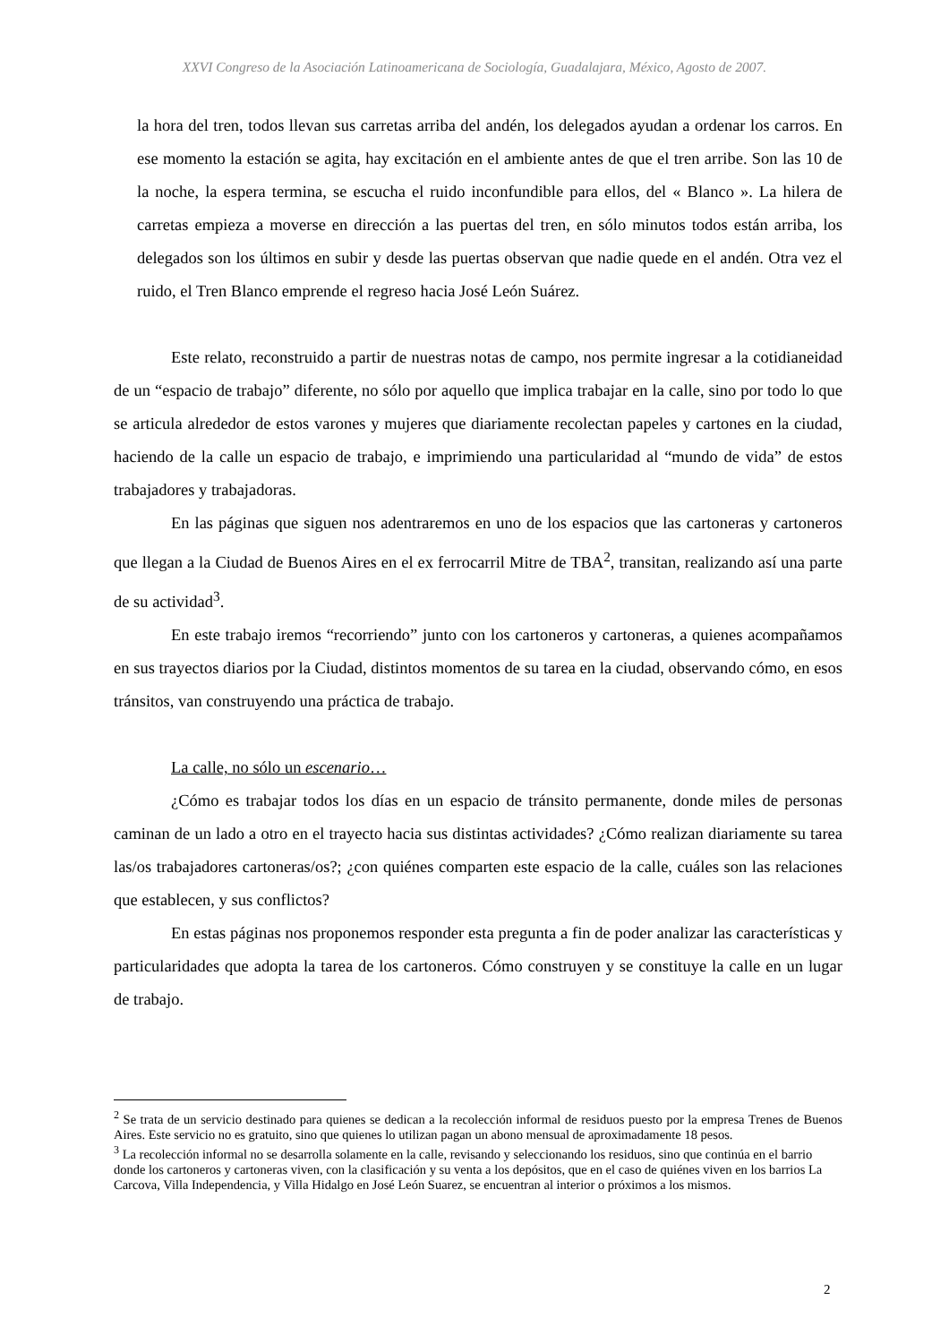XXVI Congreso de la Asociación Latinoamericana de Sociología, Guadalajara, México, Agosto de 2007.
la hora del tren, todos llevan sus carretas arriba del andén, los delegados ayudan a ordenar los carros. En ese momento la estación se agita, hay excitación en el ambiente antes de que el tren arribe. Son las 10 de la noche, la espera termina, se escucha el ruido inconfundible para ellos, del « Blanco ». La hilera de carretas empieza a moverse en dirección a las puertas del tren, en sólo minutos todos están arriba, los delegados son los últimos en subir y desde las puertas observan que nadie quede en el andén. Otra vez el ruido, el Tren Blanco emprende el regreso hacia José León Suárez.
Este relato, reconstruido a partir de nuestras notas de campo, nos permite ingresar a la cotidianeidad de un “espacio de trabajo” diferente, no sólo por aquello que implica trabajar en la calle, sino por todo lo que se articula alrededor de estos varones y mujeres que diariamente recolectan papeles y cartones en la ciudad, haciendo de la calle un espacio de trabajo, e imprimiendo una particularidad al “mundo de vida” de estos trabajadores y trabajadoras.
En las páginas que siguen nos adentraremos en uno de los espacios que las cartoneras y cartoneros que llegan a la Ciudad de Buenos Aires en el ex ferrocarril Mitre de TBA<sup>2</sup>, transitan, realizando así una parte de su actividad<sup>3</sup>.
En este trabajo iremos “recorriendo” junto con los cartoneros y cartoneras, a quienes acompañamos en sus trayectos diarios por la Ciudad, distintos momentos de su tarea en la ciudad, observando cómo, en esos tránsitos, van construyendo una práctica de trabajo.
La calle, no sólo un escenario…
¿Cómo es trabajar todos los días en un espacio de tránsito permanente, donde miles de personas caminan de un lado a otro en el trayecto hacia sus distintas actividades? ¿Cómo realizan diariamente su tarea las/os trabajadores cartoneras/os?; ¿con quiénes comparten este espacio de la calle, cuáles son las relaciones que establecen, y sus conflictos?
En estas páginas nos proponemos responder esta pregunta a fin de poder analizar las características y particularidades que adopta la tarea de los cartoneros. Cómo construyen y se constituye la calle en un lugar de trabajo.
<sup>2</sup> Se trata de un servicio destinado para quienes se dedican a la recolección informal de residuos puesto por la empresa Trenes de Buenos Aires. Este servicio no es gratuito, sino que quienes lo utilizan pagan un abono mensual de aproximadamente 18 pesos.
<sup>3</sup> La recolección informal no se desarrolla solamente en la calle, revisando y seleccionando los residuos, sino que continúa en el barrio donde los cartoneros y cartoneras viven, con la clasificación y su venta a los depósitos, que en el caso de quiénes viven en los barrios La Carcova, Villa Independencia, y Villa Hidalgo en José León Suarez, se encuentran al interior o próximos a los mismos.
2